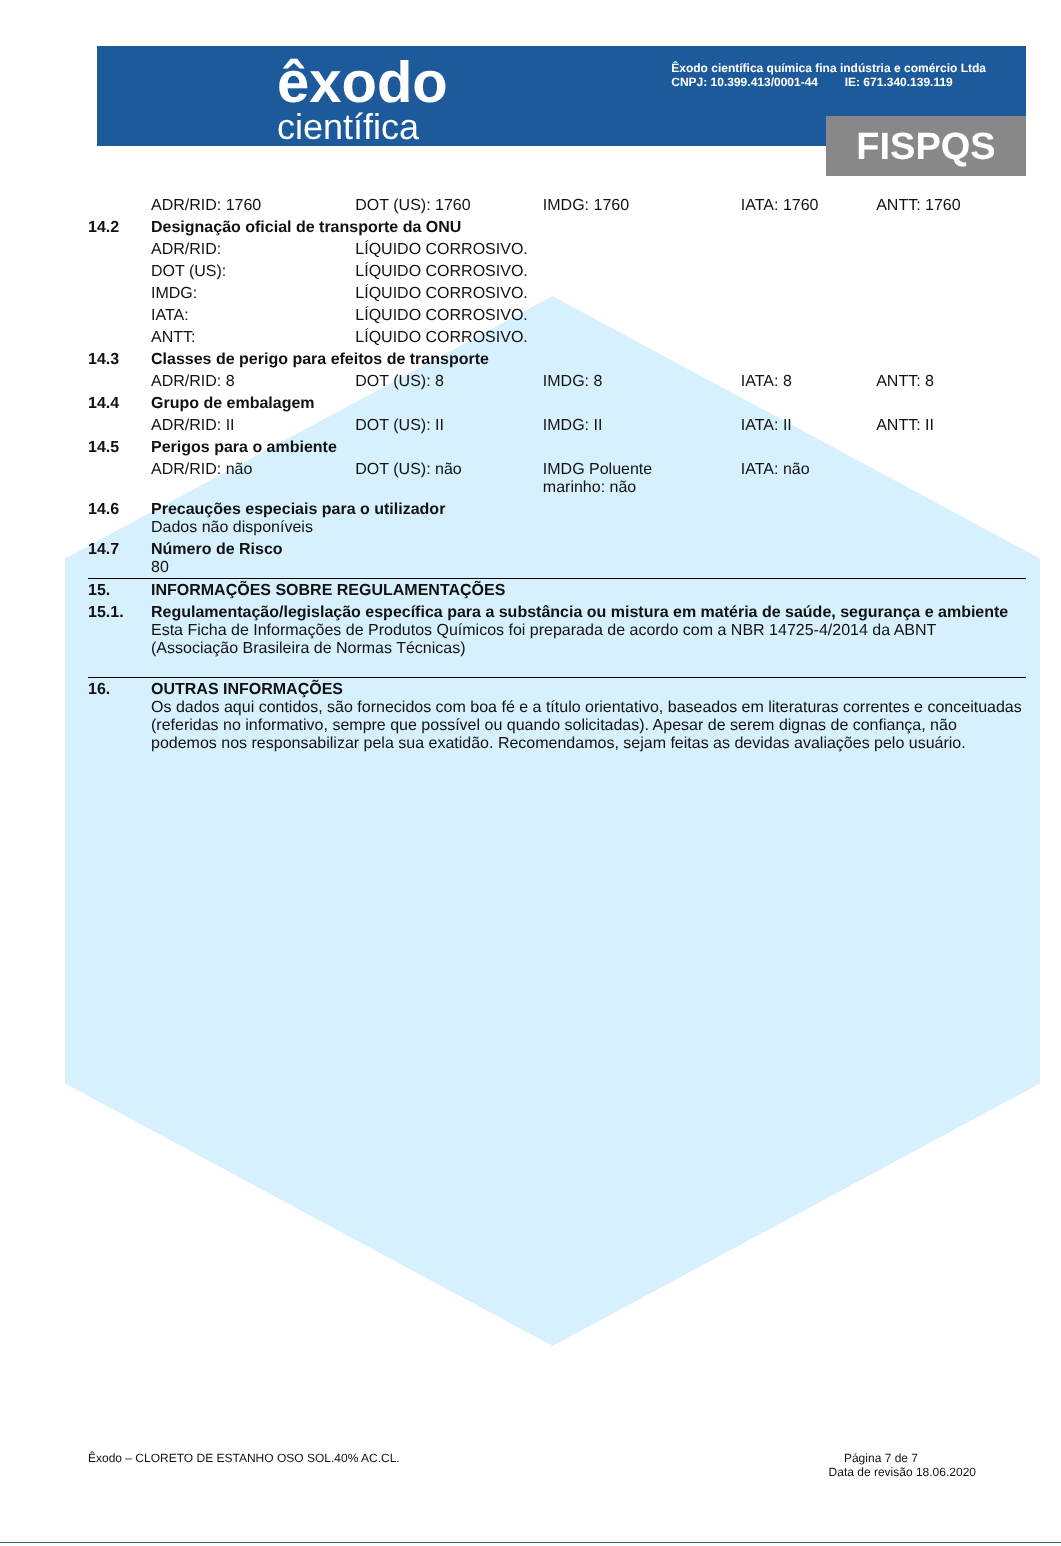êxodo
científica
Êxodo científica química fina indústria e comércio Ltda
CNPJ: 10.399.413/0001-44 IE: 671.340.139.119
FISPQS
| | ADR/RID: 1760 | DOT (US): 1760 | IMDG: 1760 | IATA: 1760 | ANTT: 1760 |
| 14.2 | Designação oficial de transporte da ONU | | | | |
| | ADR/RID: | LÍQUIDO CORROSIVO. | | | |
| | DOT (US): | LÍQUIDO CORROSIVO. | | | |
| | IMDG: | LÍQUIDO CORROSIVO. | | | |
| | IATA: | LÍQUIDO CORROSIVO. | | | |
| | ANTT: | LÍQUIDO CORROSIVO. | | | |
| 14.3 | Classes de perigo para efeitos de transporte | | | | |
| | ADR/RID: 8 | DOT (US): 8 | IMDG: 8 | IATA: 8 | ANTT: 8 |
| 14.4 | Grupo de embalagem | | | | |
| | ADR/RID: II | DOT (US): II | IMDG: II | IATA: II | ANTT: II |
| 14.5 | Perigos para o ambiente | | | | |
| | ADR/RID: não | DOT (US): não | IMDG Poluente marinho: não | IATA: não | |
| 14.6 | Precauções especiais para o utilizador Dados não disponíveis | | | | |
| 14.7 | Número de Risco 80 | | | | |
| 15. | INFORMAÇÕES SOBRE REGULAMENTAÇÕES | | | | |
| 15.1. | Regulamentação/legislação específica para a substância ou mistura em matéria de saúde, segurança e ambiente Esta Ficha de Informações de Produtos Químicos foi preparada de acordo com a NBR 14725-4/2014 da ABNT (Associação Brasileira de Normas Técnicas) | | | | |
| 16. | OUTRAS INFORMAÇÕES Os dados aqui contidos, são fornecidos com boa fé e a título orientativo, baseados em literaturas correntes e conceituadas (referidas no informativo, sempre que possível ou quando solicitadas). Apesar de serem dignas de confiança, não podemos nos responsabilizar pela sua exatidão. Recomendamos, sejam feitas as devidas avaliações pelo usuário. | | | | |
Êxodo – CLORETO DE ESTANHO OSO SOL.40% AC.CL. Página 7 de 7
Data de revisão 18.06.2020